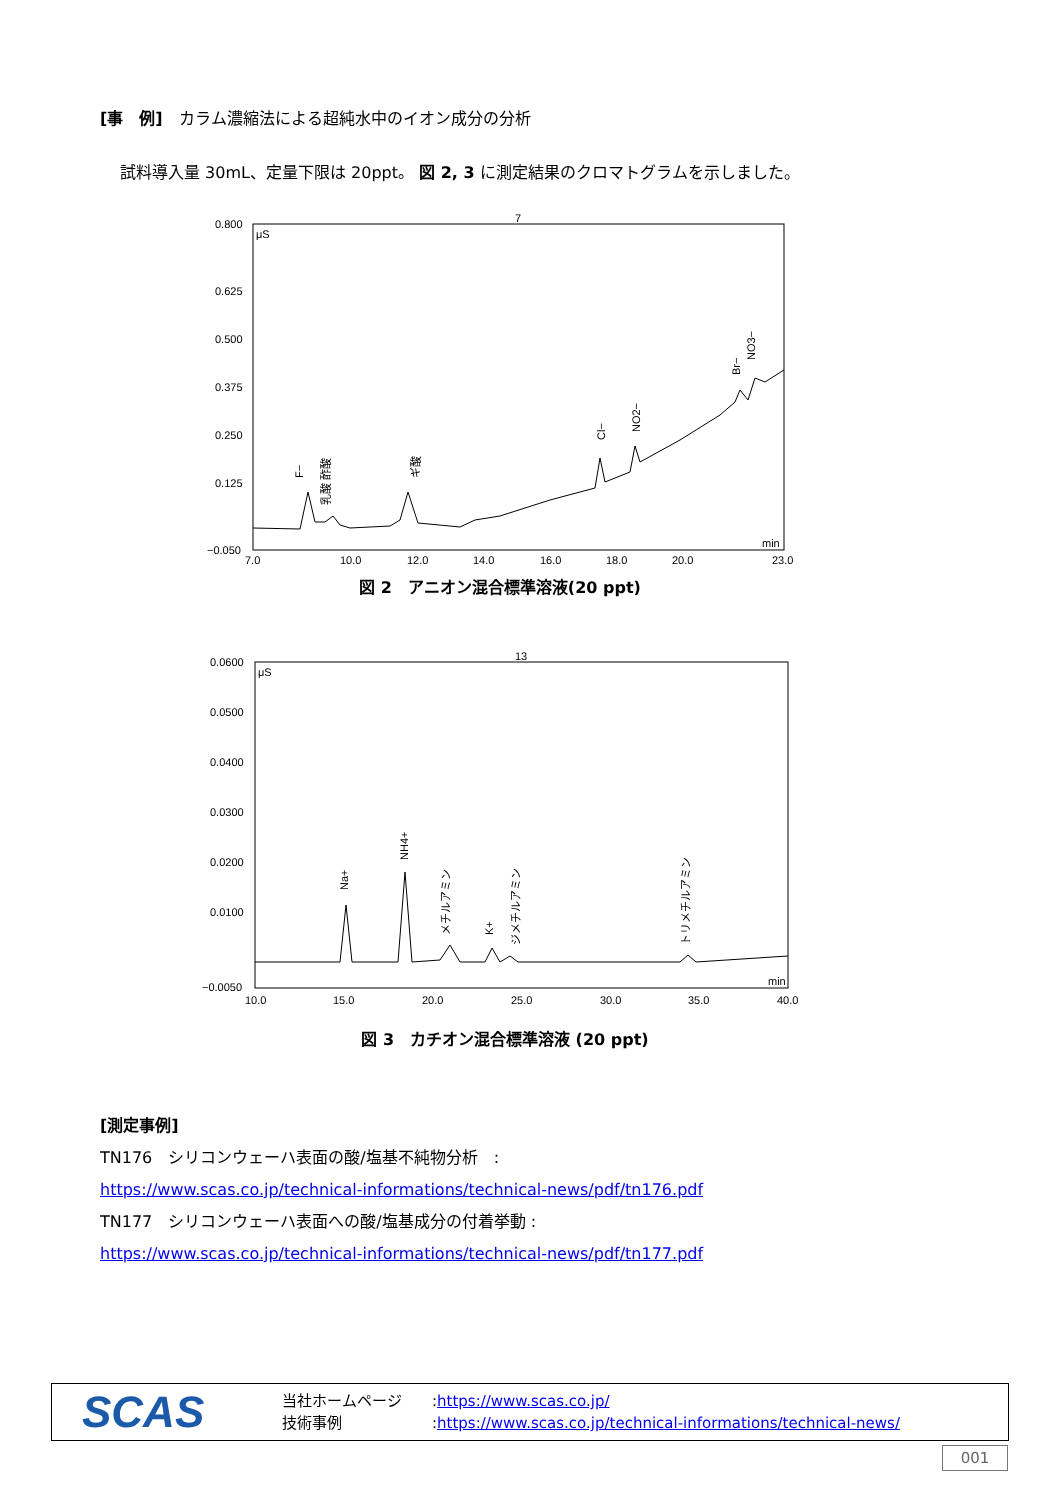[事　例]　カラム濃縮法による超純水中のイオン成分の分析
試料導入量 30mL、定量下限は 20ppt。 図 2, 3 に測定結果のクロマトグラムを示しました。
0.800
0.625
0.500
0.375
0.250
0.125
−0.050
μS
7
min
7.0
10.0
12.0
14.0
16.0
18.0
20.0
23.0
F−
ギ酸
Cl−
NO2−
Br−
NO3−
乳酸 酢酸
図 2　アニオン混合標準溶液(20 ppt)
0.0600
0.0500
0.0400
0.0300
0.0200
0.0100
−0.0050
μS
13
min
10.0
15.0
20.0
25.0
30.0
35.0
40.0
Na+
NH4+
メチルアミン
K+
ジメチルアミン
トリメチルアミン
図 3　カチオン混合標準溶液 (20 ppt)
[測定事例]
TN176　シリコンウェーハ表面の酸/塩基不純物分析　:
https://www.scas.co.jp/technical-informations/technical-news/pdf/tn176.pdf
TN177　シリコンウェーハ表面への酸/塩基成分の付着挙動 :
https://www.scas.co.jp/technical-informations/technical-news/pdf/tn177.pdf
SCAS
当社ホームページ　　:https://www.scas.co.jp/
技術事例　　　　　　:https://www.scas.co.jp/technical-informations/technical-news/
001